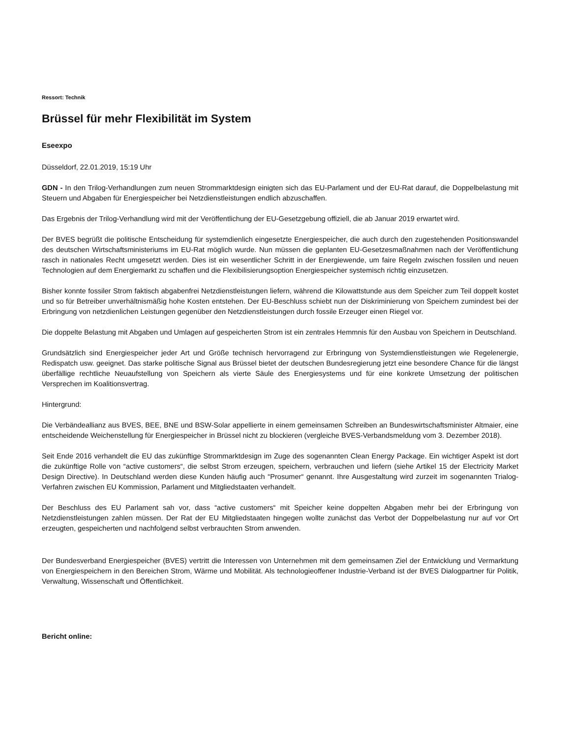Ressort: Technik
Brüssel für mehr Flexibilität im System
Eseexpo
Düsseldorf, 22.01.2019, 15:19 Uhr
GDN - In den Trilog-Verhandlungen zum neuen Strommarktdesign einigten sich das EU-Parlament und der EU-Rat darauf, die Doppelbelastung mit Steuern und Abgaben für Energiespeicher bei Netzdienstleistungen endlich abzuschaffen.
Das Ergebnis der Trilog-Verhandlung wird mit der Veröffentlichung der EU-Gesetzgebung offiziell, die ab Januar 2019 erwartet wird.
Der BVES begrüßt die politische Entscheidung für systemdienlich eingesetzte Energiespeicher, die auch durch den zugestehenden Positionswandel des deutschen Wirtschaftsministeriums im EU-Rat möglich wurde. Nun müssen die geplanten EU-Gesetzesmaßnahmen nach der Veröffentlichung rasch in nationales Recht umgesetzt werden. Dies ist ein wesentlicher Schritt in der Energiewende, um faire Regeln zwischen fossilen und neuen Technologien auf dem Energiemarkt zu schaffen und die Flexibilisierungsoption Energiespeicher systemisch richtig einzusetzen.
Bisher konnte fossiler Strom faktisch abgabenfrei Netzdienstleistungen liefern, während die Kilowattstunde aus dem Speicher zum Teil doppelt kostet und so für Betreiber unverhältnismäßig hohe Kosten entstehen. Der EU-Beschluss schiebt nun der Diskriminierung von Speichern zumindest bei der Erbringung von netzdienlichen Leistungen gegenüber den Netzdienstleistungen durch fossile Erzeuger einen Riegel vor.
Die doppelte Belastung mit Abgaben und Umlagen auf gespeicherten Strom ist ein zentrales Hemmnis für den Ausbau von Speichern in Deutschland.
Grundsätzlich sind Energiespeicher jeder Art und Größe technisch hervorragend zur Erbringung von Systemdienstleistungen wie Regelenergie, Redispatch usw. geeignet. Das starke politische Signal aus Brüssel bietet der deutschen Bundesregierung jetzt eine besondere Chance für die längst überfällige rechtliche Neuaufstellung von Speichern als vierte Säule des Energiesystems und für eine konkrete Umsetzung der politischen Versprechen im Koalitionsvertrag.
Hintergrund:
Die Verbändeallianz aus BVES, BEE, BNE und BSW-Solar appellierte in einem gemeinsamen Schreiben an Bundeswirtschaftsminister Altmaier, eine entscheidende Weichenstellung für Energiespeicher in Brüssel nicht zu blockieren (vergleiche BVES-Verbandsmeldung vom 3. Dezember 2018).
Seit Ende 2016 verhandelt die EU das zukünftige Strommarktdesign im Zuge des sogenannten Clean Energy Package. Ein wichtiger Aspekt ist dort die zukünftige Rolle von “active customers“, die selbst Strom erzeugen, speichern, verbrauchen und liefern (siehe Artikel 15 der Electricity Market Design Directive). In Deutschland werden diese Kunden häufig auch “Prosumer“ genannt. Ihre Ausgestaltung wird zurzeit im sogenannten Trialog-Verfahren zwischen EU Kommission, Parlament und Mitgliedstaaten verhandelt.
Der Beschluss des EU Parlament sah vor, dass “active customers“ mit Speicher keine doppelten Abgaben mehr bei der Erbringung von Netzdienstleistungen zahlen müssen. Der Rat der EU Mitgliedstaaten hingegen wollte zunächst das Verbot der Doppelbelastung nur auf vor Ort erzeugten, gespeicherten und nachfolgend selbst verbrauchten Strom anwenden.
Der Bundesverband Energiespeicher (BVES) vertritt die Interessen von Unternehmen mit dem gemeinsamen Ziel der Entwicklung und Vermarktung von Energiespeichern in den Bereichen Strom, Wärme und Mobilität. Als technologieoffener Industrie-Verband ist der BVES Dialogpartner für Politik, Verwaltung, Wissenschaft und Öffentlichkeit.
Bericht online: